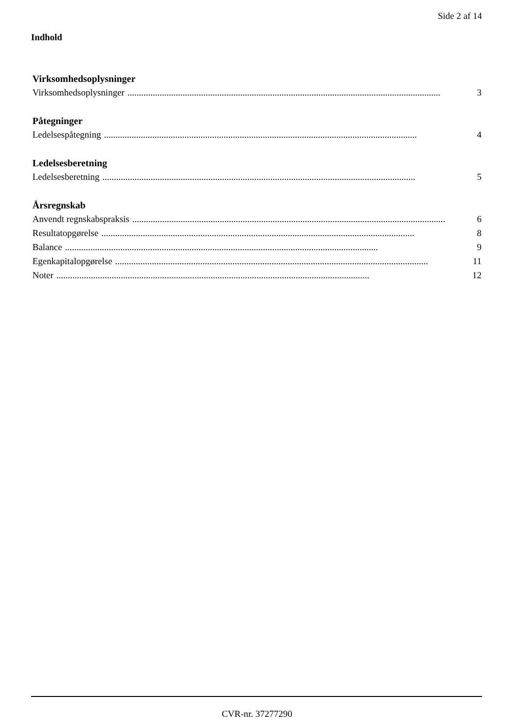Side 2 af 14
Indhold
Virksomhedsoplysninger
Virksomhedsoplysninger........................................................................................................................................ 3
Påtegninger
Ledelsespåtegning........................................................................................................................................ 4
Ledelsesberetning
Ledelsesberetning........................................................................................................................................ 5
Årsregnskab
Anvendt regnskabspraksis........................................................................................................................................ 6
Resultatopgørelse........................................................................................................................................ 8
Balance........................................................................................................................................ 9
Egenkapitalopgørelse........................................................................................................................................ 11
Noter........................................................................................................................................ 12
CVR-nr. 37277290